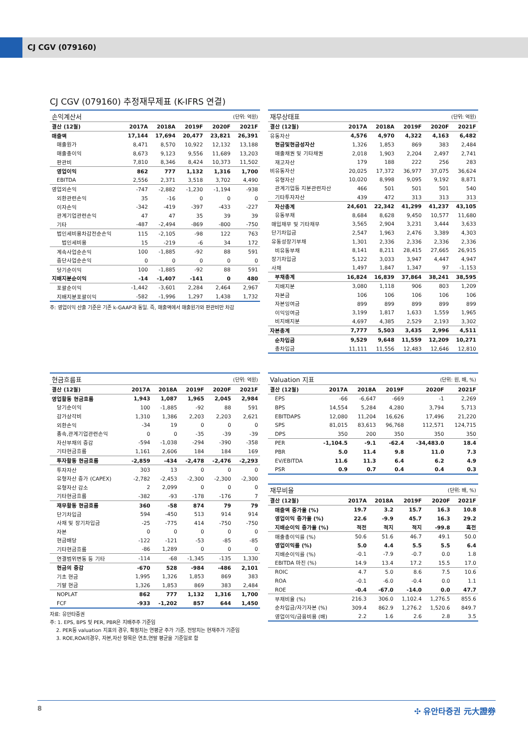CJ CGV (079160)
CJ CGV (079160) 추정재무제표 (K-IFRS 연결)
| 손익계산서 | | | | (단위: 억원) | |
| 결산 (12월) | 2017A | 2018A | 2019F | 2020F | 2021F |
| 매출액 | 17,144 | 17,694 | 20,477 | 23,821 | 26,391 |
| 매출원가 | 8,471 | 8,570 | 10,922 | 12,132 | 13,188 |
| 매출총이익 | 8,673 | 9,123 | 9,556 | 11,689 | 13,203 |
| 판관비 | 7,810 | 8,346 | 8,424 | 10,373 | 11,502 |
| 영업이익 | 862 | 777 | 1,132 | 1,316 | 1,700 |
| EBITDA | 2,556 | 2,371 | 3,518 | 3,702 | 4,490 |
| 영업외손익 | -747 | -2,882 | -1,230 | -1,194 | -938 |
| 외환관련손익 | 35 | -16 | 0 | 0 | 0 |
| 이자손익 | -342 | -419 | -397 | -433 | -227 |
| 관계기업관련손익 | 47 | 47 | 35 | 39 | 39 |
| 기타 | -487 | -2,494 | -869 | -800 | -750 |
| 법인세비용차감전순손익 | 115 | -2,105 | -98 | 122 | 763 |
| 법인세비용 | 15 | -219 | -6 | 34 | 172 |
| 계속사업순손익 | 100 | -1,885 | -92 | 88 | 591 |
| 중단사업순손익 | 0 | 0 | 0 | 0 | 0 |
| 당기순이익 | 100 | -1,885 | -92 | 88 | 591 |
| 지배지분순이익 | -14 | -1,407 | -141 | 0 | 480 |
| 포괄순이익 | -1,442 | -3,601 | 2,284 | 2,464 | 2,967 |
| 지배지분포괄이익 | -582 | -1,996 | 1,297 | 1,438 | 1,732 |
주: 영업이익 산출 기준은 기존 k-GAAP과 동일. 즉, 매출액에서 매출원가와 판관비만 차감
| 재무상태표 | | | | (단위: 억원) | |
| 결산 (12월) | 2017A | 2018A | 2019F | 2020F | 2021F |
| 유동자산 | 4,576 | 4,970 | 4,322 | 4,163 | 6,482 |
| 현금및현금성자산 | 1,326 | 1,853 | 869 | 383 | 2,484 |
| 매출채권 및 기타채권 | 2,018 | 1,903 | 2,204 | 2,497 | 2,741 |
| 재고자산 | 179 | 188 | 222 | 256 | 283 |
| 비유동자산 | 20,025 | 17,372 | 36,977 | 37,075 | 36,624 |
| 유형자산 | 10,020 | 8,998 | 9,095 | 9,192 | 8,871 |
| 관계기업등 지분관련자산 | 466 | 501 | 501 | 501 | 540 |
| 기타투자자산 | 439 | 472 | 313 | 313 | 313 |
| 자산총계 | 24,601 | 22,342 | 41,299 | 41,237 | 43,105 |
| 유동부채 | 8,684 | 8,628 | 9,450 | 10,577 | 11,680 |
| 매입채무 및 기타채무 | 3,565 | 2,904 | 3,231 | 3,444 | 3,633 |
| 단기차입금 | 2,547 | 1,963 | 2,476 | 3,389 | 4,303 |
| 유동성장기부채 | 1,301 | 2,336 | 2,336 | 2,336 | 2,336 |
| 비유동부채 | 8,141 | 8,211 | 28,415 | 27,665 | 26,915 |
| 장기차입금 | 5,122 | 3,033 | 3,947 | 4,447 | 4,947 |
| 사채 | 1,497 | 1,847 | 1,347 | 97 | -1,153 |
| 부채총계 | 16,824 | 16,839 | 37,864 | 38,241 | 38,595 |
| 지배지분 | 3,080 | 1,118 | 906 | 803 | 1,209 |
| 자본금 | 106 | 106 | 106 | 106 | 106 |
| 자본잉여금 | 899 | 899 | 899 | 899 | 899 |
| 이익잉여금 | 3,199 | 1,817 | 1,633 | 1,559 | 1,965 |
| 비지배지분 | 4,697 | 4,385 | 2,529 | 2,193 | 3,302 |
| 자본총계 | 7,777 | 5,503 | 3,435 | 2,996 | 4,511 |
| 순차입금 | 9,529 | 9,648 | 11,559 | 12,209 | 10,271 |
| 총차입금 | 11,111 | 11,556 | 12,483 | 12,646 | 12,810 |
| 현금흐름표 | | | | (단위: 억원) | |
| 결산 (12월) | 2017A | 2018A | 2019F | 2020F | 2021F |
| 영업활동 현금흐름 | 1,943 | 1,087 | 1,965 | 2,045 | 2,984 |
| 당기순이익 | 100 | -1,885 | -92 | 88 | 591 |
| 감가상각비 | 1,310 | 1,386 | 2,203 | 2,203 | 2,621 |
| 외환손익 | -34 | 19 | 0 | 0 | 0 |
| 종속,관계기업관련손익 | 0 | 0 | -35 | -39 | -39 |
| 자산부채의 증감 | -594 | -1,038 | -294 | -390 | -358 |
| 기타현금흐름 | 1,161 | 2,606 | 184 | 184 | 169 |
| 투자활동 현금흐름 | -2,859 | -434 | -2,478 | -2,476 | -2,293 |
| 투자자산 | 303 | 13 | 0 | 0 | 0 |
| 유형자산 증가 (CAPEX) | -2,782 | -2,453 | -2,300 | -2,300 | -2,300 |
| 유형자산 감소 | 2 | 2,099 | 0 | 0 | 0 |
| 기타현금흐름 | -382 | -93 | -178 | -176 | 7 |
| 재무활동 현금흐름 | 360 | -58 | 874 | 79 | 79 |
| 단기차입금 | 594 | -450 | 513 | 914 | 914 |
| 사채 및 장기차입금 | -25 | -775 | 414 | -750 | -750 |
| 자본 | 0 | 0 | 0 | 0 | 0 |
| 현금배당 | -122 | -121 | -53 | -85 | -85 |
| 기타현금흐름 | -86 | 1,289 | 0 | 0 | 0 |
| 연결범위변동 등 기타 | -114 | -68 | -1,345 | -135 | 1,330 |
| 현금의 증감 | -670 | 528 | -984 | -486 | 2,101 |
| 기초 현금 | 1,995 | 1,326 | 1,853 | 869 | 383 |
| 기말 현금 | 1,326 | 1,853 | 869 | 383 | 2,484 |
| NOPLAT | 862 | 777 | 1,132 | 1,316 | 1,700 |
| FCF | -933 | -1,202 | 857 | 644 | 1,450 |
자료: 유안타증권
주: 1. EPS, BPS 및 PER, PBR은 지배주주 기준임
2. PER등 valuation 지표의 경우, 확정치는 연평균 주가 기준, 전망치는 현재주가 기준임
3. ROE,ROA의경우, 자본,자산 항목은 연초,연말 평균을 기준일로 함
| Valuation 지표 | | | | (단위: 원, 배, %) | |
| 결산 (12월) | 2017A | 2018A | 2019F | 2020F | 2021F |
| EPS | -66 | -6,647 | -669 | -1 | 2,269 |
| BPS | 14,554 | 5,284 | 4,280 | 3,794 | 5,713 |
| EBITDAPS | 12,080 | 11,204 | 16,626 | 17,496 | 21,220 |
| SPS | 81,015 | 83,613 | 96,768 | 112,571 | 124,715 |
| DPS | 350 | 200 | 350 | 350 | 350 |
| PER | -1,104.5 | -9.1 | -62.4 | -34,483.0 | 18.4 |
| PBR | 5.0 | 11.4 | 9.8 | 11.0 | 7.3 |
| EV/EBITDA | 11.6 | 11.3 | 6.4 | 6.2 | 4.9 |
| PSR | 0.9 | 0.7 | 0.4 | 0.4 | 0.3 |
| 재무비율 | | | | (단위: 배, %) | |
| 결산 (12월) | 2017A | 2018A | 2019F | 2020F | 2021F |
| 매출액 증가율 (%) | 19.7 | 3.2 | 15.7 | 16.3 | 10.8 |
| 영업이익 증가율 (%) | 22.6 | -9.9 | 45.7 | 16.3 | 29.2 |
| 지배순이익 증가율 (%) | 적전 | 적지 | 적지 | -99.8 | 흑전 |
| 매출총이익률 (%) | 50.6 | 51.6 | 46.7 | 49.1 | 50.0 |
| 영업이익률 (%) | 5.0 | 4.4 | 5.5 | 5.5 | 6.4 |
| 지배순이익률 (%) | -0.1 | -7.9 | -0.7 | 0.0 | 1.8 |
| EBITDA 마진 (%) | 14.9 | 13.4 | 17.2 | 15.5 | 17.0 |
| ROIC | 4.7 | 5.0 | 8.6 | 7.5 | 10.6 |
| ROA | -0.1 | -6.0 | -0.4 | 0.0 | 1.1 |
| ROE | -0.4 | -67.0 | -14.0 | 0.0 | 47.7 |
| 부채비율 (%) | 216.3 | 306.0 | 1,102.4 | 1,276.5 | 855.6 |
| 순차입금/자기자본 (%) | 309.4 | 862.9 | 1,276.2 | 1,520.6 | 849.7 |
| 영업이익/금융비용 (배) | 2.2 | 1.6 | 2.6 | 2.8 | 3.5 |
8 ✣ 유안타증권 元大證券